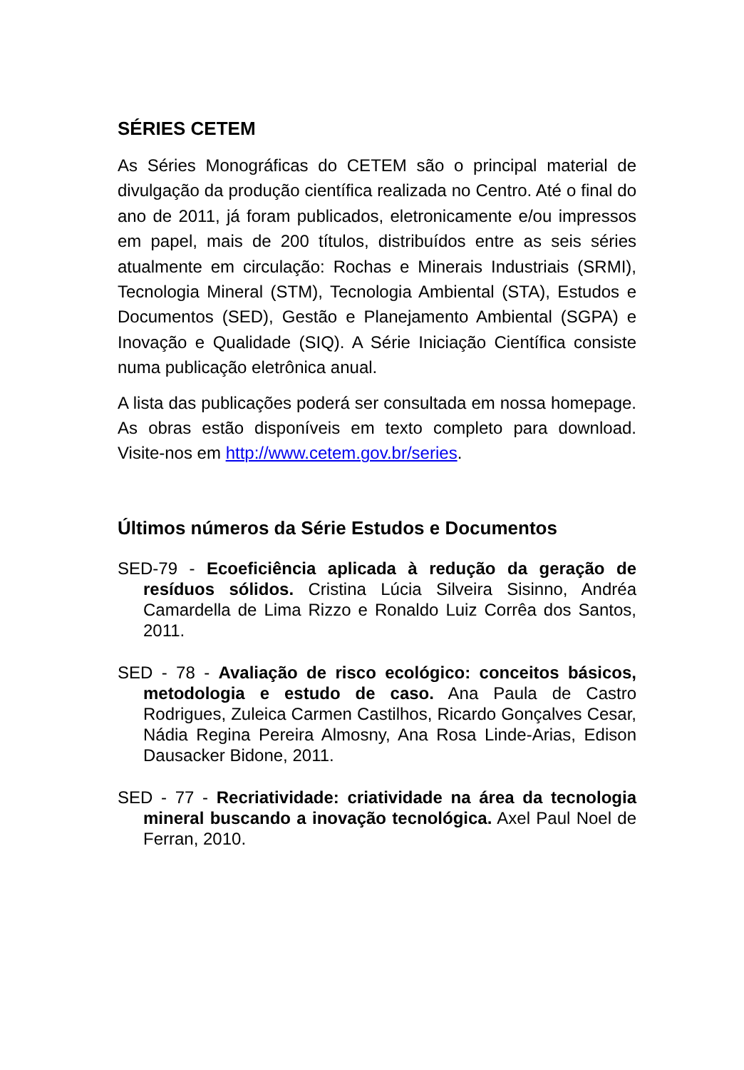SÉRIES CETEM
As Séries Monográficas do CETEM são o principal material de divulgação da produção científica realizada no Centro. Até o final do ano de 2011, já foram publicados, eletronicamente e/ou impressos em papel, mais de 200 títulos, distribuídos entre as seis séries atualmente em circulação: Rochas e Minerais Industriais (SRMI), Tecnologia Mineral (STM), Tecnologia Ambiental (STA), Estudos e Documentos (SED), Gestão e Planejamento Ambiental (SGPA) e Inovação e Qualidade (SIQ). A Série Iniciação Científica consiste numa publicação eletrônica anual.
A lista das publicações poderá ser consultada em nossa homepage. As obras estão disponíveis em texto completo para download. Visite-nos em http://www.cetem.gov.br/series.
Últimos números da Série Estudos e Documentos
SED-79 - Ecoeficiência aplicada à redução da geração de resíduos sólidos. Cristina Lúcia Silveira Sisinno, Andréa Camardella de Lima Rizzo e Ronaldo Luiz Corrêa dos Santos, 2011.
SED - 78 - Avaliação de risco ecológico: conceitos básicos, metodologia e estudo de caso. Ana Paula de Castro Rodrigues, Zuleica Carmen Castilhos, Ricardo Gonçalves Cesar, Nádia Regina Pereira Almosny, Ana Rosa Linde-Arias, Edison Dausacker Bidone, 2011.
SED - 77 - Recriatividade: criatividade na área da tecnologia mineral buscando a inovação tecnológica. Axel Paul Noel de Ferran, 2010.